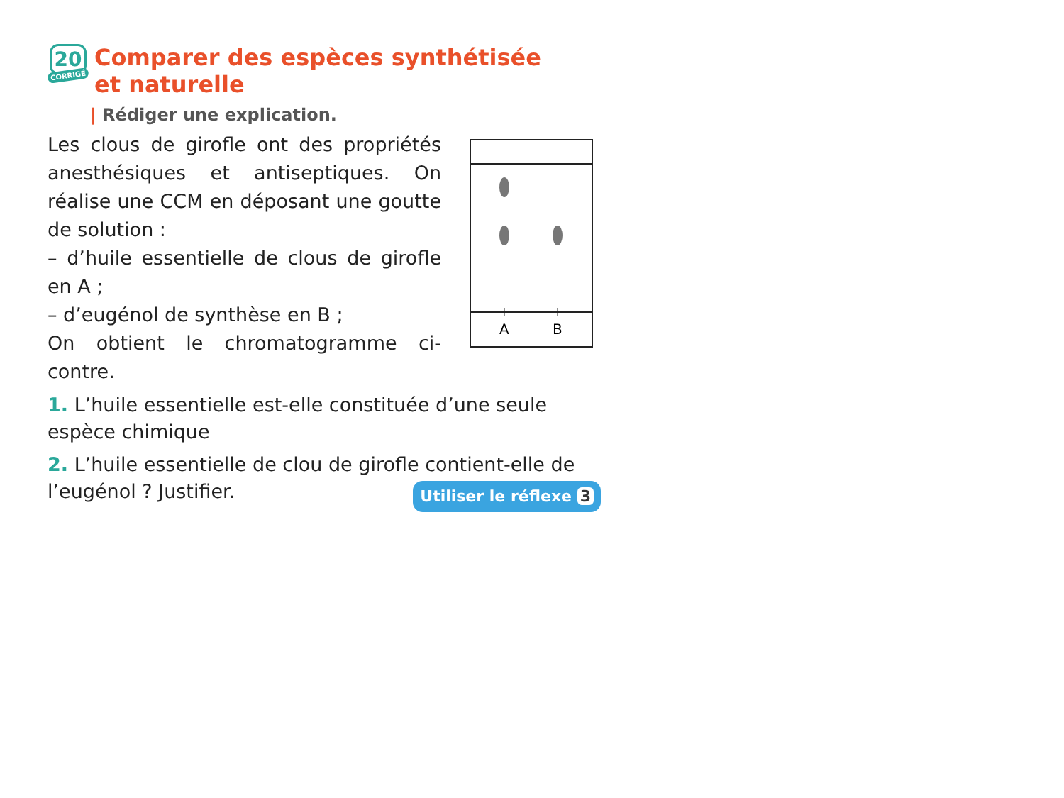20
CORRIGÉ
Comparer des espèces synthétisée
et naturelle
| Rédiger une explication.
Les clous de girofle ont des propriétés anesthésiques et antiseptiques. On réalise une CCM en déposant une goutte de solution :
– d’huile essentielle de clous de girofle en A ;
– d’eugénol de synthèse en B ;
On obtient le chromatogramme ci-contre.
A
B
1. L’huile essentielle est-elle constituée d’une seule espèce chimique
2. L’huile essentielle de clou de girofle contient-elle de l’eugénol ? Justifier. Utiliser le réflexe 3